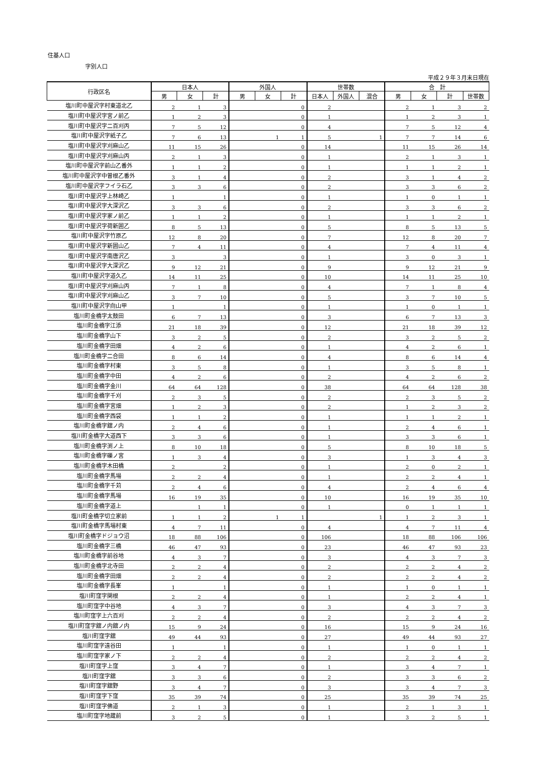住基人口
字別人口
平成２９年３月末日現在
| 行政区名 | 日本人 | | | 外国人 | | | 世帯数 | | | 合 計 | | | |
| --- | --- | --- | --- | --- | --- | --- | --- | --- | --- | --- | --- | --- | --- |
| | 男 | 女 | 計 | 男 | 女 | 計 | 日本人 | 外国人 | 混合 | 男 | 女 | 計 | 世帯数 |
| 塩川町中屋沢字村東道北乙 | 2 | 1 | 3 | | | 0 | 2 | | | 2 | 1 | 3 | 2 |
| 塩川町中屋沢字宮ノ前乙 | 1 | 2 | 3 | | | 0 | 1 | | | 1 | 2 | 3 | 1 |
| 塩川町中屋沢字二百刈丙 | 7 | 5 | 12 | | | 0 | 4 | | | 7 | 5 | 12 | 4 |
| 塩川町中屋沢字紙子乙 | 7 | 6 | 13 | | 1 | 1 | 5 | | 1 | 7 | 7 | 14 | 6 |
| 塩川町中屋沢字刈麻山乙 | 11 | 15 | 26 | | | 0 | 14 | | | 11 | 15 | 26 | 14 |
| 塩川町中屋沢字刈麻山丙 | 2 | 1 | 3 | | | 0 | 1 | | | 2 | 1 | 3 | 1 |
| 塩川町中屋沢字前山乙番外 | 1 | 1 | 2 | | | 0 | 1 | | | 1 | 1 | 2 | 1 |
| 塩川町中屋沢字中曽根乙番外 | 3 | 1 | 4 | | | 0 | 2 | | | 3 | 1 | 4 | 2 |
| 塩川町中屋沢字フイラ石乙 | 3 | 3 | 6 | | | 0 | 2 | | | 3 | 3 | 6 | 2 |
| 塩川町中屋沢字上林崎乙 | 1 | | 1 | | | 0 | 1 | | | 1 | 0 | 1 | 1 |
| 塩川町中屋沢字大深沢乙 | 3 | 3 | 6 | | | 0 | 2 | | | 3 | 3 | 6 | 2 |
| 塩川町中屋沢字家ノ前乙 | 1 | 1 | 2 | | | 0 | 1 | | | 1 | 1 | 2 | 1 |
| 塩川町中屋沢字荷新囲乙 | 8 | 5 | 13 | | | 0 | 5 | | | 8 | 5 | 13 | 5 |
| 塩川町中屋沢字竹原乙 | 12 | 8 | 20 | | | 0 | 7 | | | 12 | 8 | 20 | 7 |
| 塩川町中屋沢字新囲山乙 | 7 | 4 | 11 | | | 0 | 4 | | | 7 | 4 | 11 | 4 |
| 塩川町中屋沢字南唐沢乙 | 3 | | 3 | | | 0 | 1 | | | 3 | 0 | 3 | 1 |
| 塩川町中屋沢字大深沢乙 | 9 | 12 | 21 | | | 0 | 9 | | | 9 | 12 | 21 | 9 |
| 塩川町中屋沢字道久乙 | 14 | 11 | 25 | | | 0 | 10 | | | 14 | 11 | 25 | 10 |
| 塩川町中屋沢字刈麻山丙 | 7 | 1 | 8 | | | 0 | 4 | | | 7 | 1 | 8 | 4 |
| 塩川町中屋沢字刈麻山乙 | 3 | 7 | 10 | | | 0 | 5 | | | 3 | 7 | 10 | 5 |
| 塩川町中屋沢字向山甲 | 1 | | 1 | | | 0 | 1 | | | 1 | 0 | 1 | 1 |
| 塩川町金橋字太鼓田 | 6 | 7 | 13 | | | 0 | 3 | | | 6 | 7 | 13 | 3 |
| 塩川町金橋字江添 | 21 | 18 | 39 | | | 0 | 12 | | | 21 | 18 | 39 | 12 |
| 塩川町金橋字山下 | 3 | 2 | 5 | | | 0 | 2 | | | 3 | 2 | 5 | 2 |
| 塩川町金橋字田畑 | 4 | 2 | 6 | | | 0 | 1 | | | 4 | 2 | 6 | 1 |
| 塩川町金橋字二合田 | 8 | 6 | 14 | | | 0 | 4 | | | 8 | 6 | 14 | 4 |
| 塩川町金橋字村東 | 3 | 5 | 8 | | | 0 | 1 | | | 3 | 5 | 8 | 1 |
| 塩川町金橋字中田 | 4 | 2 | 6 | | | 0 | 2 | | | 4 | 2 | 6 | 2 |
| 塩川町金橋字金川 | 64 | 64 | 128 | | | 0 | 38 | | | 64 | 64 | 128 | 38 |
| 塩川町金橋字千刈 | 2 | 3 | 5 | | | 0 | 2 | | | 2 | 3 | 5 | 2 |
| 塩川町金橋字宮畑 | 1 | 2 | 3 | | | 0 | 2 | | | 1 | 2 | 3 | 2 |
| 塩川町金橋字西袋 | 1 | 1 | 2 | | | 0 | 1 | | | 1 | 1 | 2 | 1 |
| 塩川町金橋字舘ノ内 | 2 | 4 | 6 | | | 0 | 1 | | | 2 | 4 | 6 | 1 |
| 塩川町金橋字大道西下 | 3 | 3 | 6 | | | 0 | 1 | | | 3 | 3 | 6 | 1 |
| 塩川町金橋字渕ノ上 | 8 | 10 | 18 | | | 0 | 5 | | | 8 | 10 | 18 | 5 |
| 塩川町金橋字礫ノ宮 | 1 | 3 | 4 | | | 0 | 3 | | | 1 | 3 | 4 | 3 |
| 塩川町金橋字木田橋 | 2 | | 2 | | | 0 | 1 | | | 2 | 0 | 2 | 1 |
| 塩川町金橋字馬場 | 2 | 2 | 4 | | | 0 | 1 | | | 2 | 2 | 4 | 1 |
| 塩川町金橋字千苅 | 2 | 4 | 6 | | | 0 | 4 | | | 2 | 4 | 6 | 4 |
| 塩川町金橋字馬場 | 16 | 19 | 35 | | | 0 | 10 | | | 16 | 19 | 35 | 10 |
| 塩川町金橋字道上 | | 1 | 1 | | | 0 | 1 | | | 0 | 1 | 1 | 1 |
| 塩川町金橋字切立家前 | 1 | 1 | 2 | | 1 | 1 | | | 1 | 1 | 2 | 3 | 1 |
| 塩川町金橋字馬場村東 | 4 | 7 | 11 | | | 0 | 4 | | | 4 | 7 | 11 | 4 |
| 塩川町金橋字ドジョウ沼 | 18 | 88 | 106 | | | 0 | 106 | | | 18 | 88 | 106 | 106 |
| 塩川町金橋字三橋 | 46 | 47 | 93 | | | 0 | 23 | | | 46 | 47 | 93 | 23 |
| 塩川町金橋字前谷地 | 4 | 3 | 7 | | | 0 | 3 | | | 4 | 3 | 7 | 3 |
| 塩川町金橋字北寺田 | 2 | 2 | 4 | | | 0 | 2 | | | 2 | 2 | 4 | 2 |
| 塩川町金橋字田畑 | 2 | 2 | 4 | | | 0 | 2 | | | 2 | 2 | 4 | 2 |
| 塩川町金橋字長峯 | 1 | | 1 | | | 0 | 1 | | | 1 | 0 | 1 | 1 |
| 塩川町窪字関根 | 2 | 2 | 4 | | | 0 | 1 | | | 2 | 2 | 4 | 1 |
| 塩川町窪字中谷地 | 4 | 3 | 7 | | | 0 | 3 | | | 4 | 3 | 7 | 3 |
| 塩川町窪字上六百刈 | 2 | 2 | 4 | | | 0 | 2 | | | 2 | 2 | 4 | 2 |
| 塩川町窪字舘ノ内舘ノ内 | 15 | 9 | 24 | | | 0 | 16 | | | 15 | 9 | 24 | 16 |
| 塩川町窪字舘 | 49 | 44 | 93 | | | 0 | 27 | | | 49 | 44 | 93 | 27 |
| 塩川町窪字遠谷田 | 1 | | 1 | | | 0 | 1 | | | 1 | 0 | 1 | 1 |
| 塩川町窪字家ノ下 | 2 | 2 | 4 | | | 0 | 2 | | | 2 | 2 | 4 | 2 |
| 塩川町窪字上窪 | 3 | 4 | 7 | | | 0 | 1 | | | 3 | 4 | 7 | 1 |
| 塩川町窪字舘 | 3 | 3 | 6 | | | 0 | 2 | | | 3 | 3 | 6 | 2 |
| 塩川町窪字舘野 | 3 | 4 | 7 | | | 0 | 3 | | | 3 | 4 | 7 | 3 |
| 塩川町窪字下窪 | 35 | 39 | 74 | | | 0 | 25 | | | 35 | 39 | 74 | 25 |
| 塩川町窪字佛道 | 2 | 1 | 3 | | | 0 | 1 | | | 2 | 1 | 3 | 1 |
| 塩川町窪字地蔵前 | 3 | 2 | 5 | | | 0 | 1 | | | 3 | 2 | 5 | 1 |